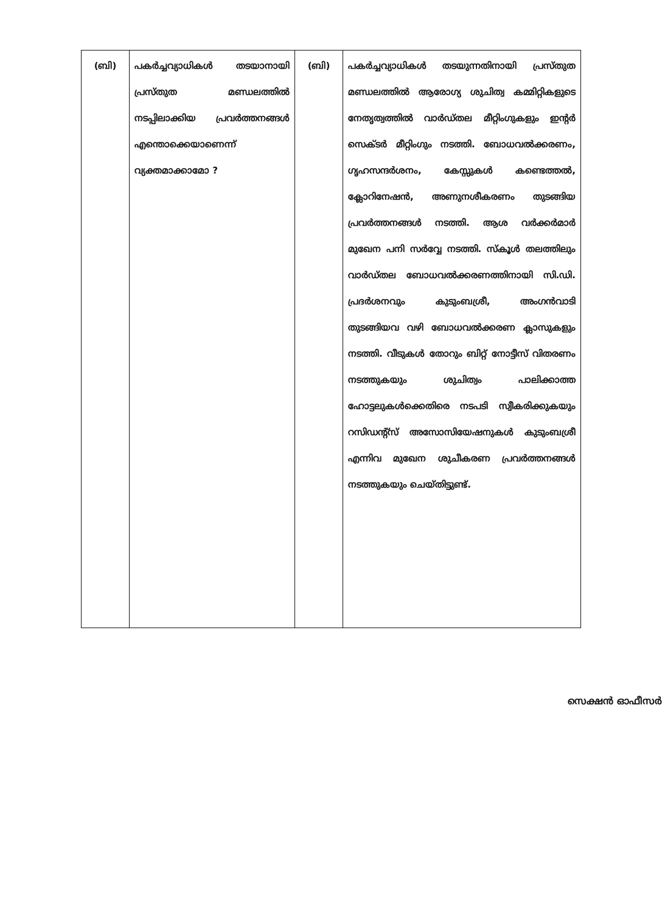| (ബി) | പകർച്ചവ്യാധികൾ തടയാനായി പ്രസ്തുത മണ്ഡലത്തിൽ നടപ്പിലാക്കിയ പ്രവർത്തനങ്ങൾ എന്തൊക്കെയാണെന്ന് വ്യക്തമാക്കാമോ ? | (ബി) | പകർച്ചവ്യാധികൾ തടയുന്നതിനായി പ്രസ്തുത മണ്ഡലത്തിൽ ആരോഗ്യ ശുചിത്വ കമ്മിറ്റികളുടെ നേതൃത്വത്തിൽ വാർഡ്തല മീറ്റിംഗുകളും ഇന്റർ സെക്ടർ മീറ്റിംഗും നടത്തി. ബോധവൽക്കരണം, ഗൃഹസന്ദർശനം, കേസ്സുകൾ കണ്ടെത്തൽ, ക്ലോറിനേഷൻ, അണുനശീകരണം തുടങ്ങിയ പ്രവർത്തനങ്ങൾ നടത്തി. ആശ വർക്കർമാർ മുഖേന പനി സർവ്വേ നടത്തി. സ്കൂൾ തലത്തിലും വാർഡ്തല ബോധവൽക്കരണത്തിനായി സി.ഡി. പ്രദർശനവും കുടുംബശ്രീ, അംഗൻവാടി തുടങ്ങിയവ വഴി ബോധവൽക്കരണ ക്ലാസുകളും നടത്തി. വീടുകൾ തോറും ബിറ്റ് നോട്ടീസ് വിതരണം നടത്തുകയും ശുചിത്വം പാലിക്കാത്ത ഹോട്ടലുകൾക്കെതിരെ നടപടി സ്വീകരിക്കുകയും റസിഡന്റ്സ് അസോസിയേഷനുകൾ കുടുംബശ്രീ എന്നിവ മുഖേന ശുചീകരണ പ്രവർത്തനങ്ങൾ നടത്തുകയും ചെയ്തിട്ടുണ്ട്. |
സെക്ഷൻ ഓഫീസർ